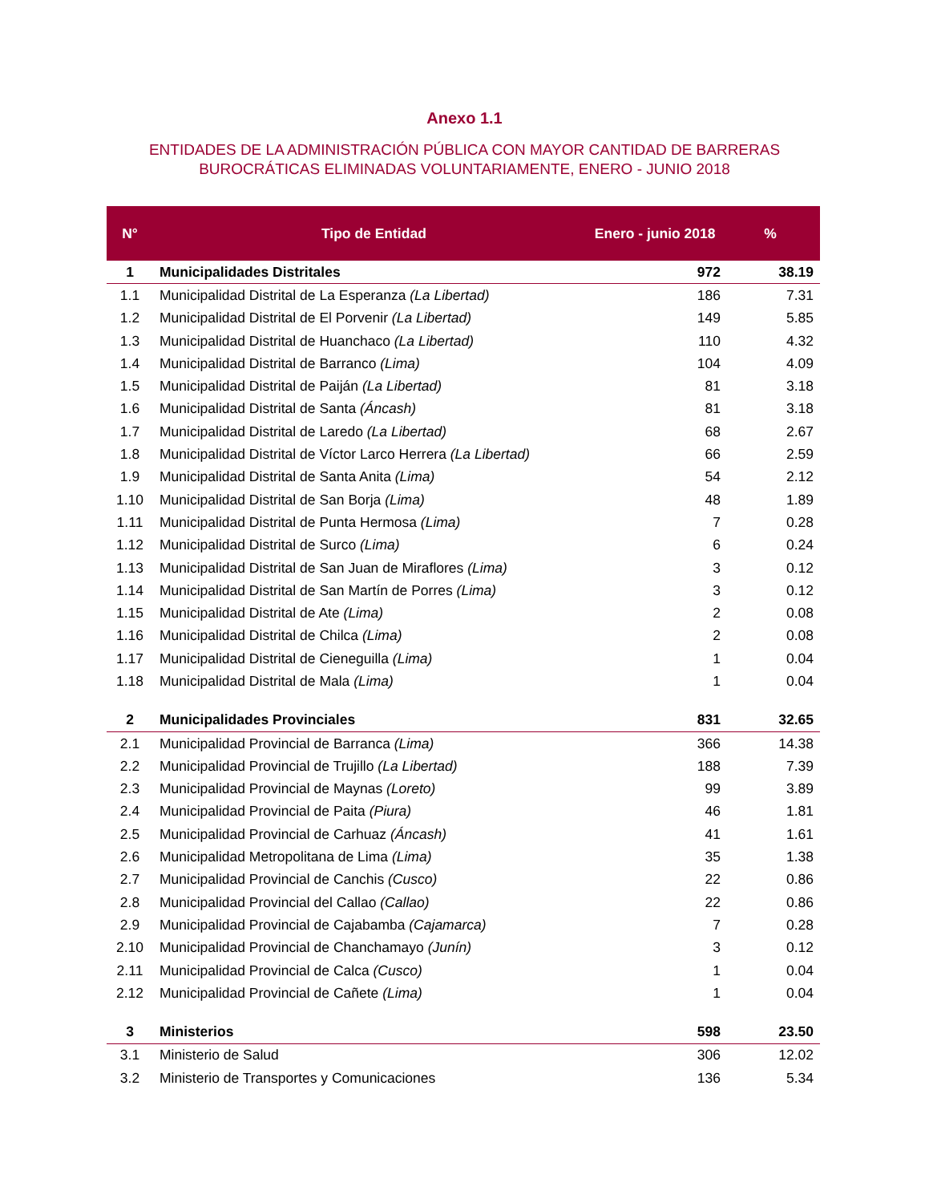Anexo 1.1
ENTIDADES DE LA ADMINISTRACIÓN PÚBLICA CON MAYOR CANTIDAD DE BARRERAS
BUROCRÁTICAS ELIMINADAS VOLUNTARIAMENTE, ENERO - JUNIO 2018
| N° | Tipo de Entidad | Enero - junio 2018 | | % |
| --- | --- | --- | --- | --- |
| 1 | Municipalidades Distritales | | 972 | 38.19 |
| 1.1 | Municipalidad Distrital de La Esperanza (La Libertad) | | 186 | 7.31 |
| 1.2 | Municipalidad Distrital de El Porvenir (La Libertad) | | 149 | 5.85 |
| 1.3 | Municipalidad Distrital de Huanchaco (La Libertad) | | 110 | 4.32 |
| 1.4 | Municipalidad Distrital de Barranco (Lima) | | 104 | 4.09 |
| 1.5 | Municipalidad Distrital de Paiján (La Libertad) | | 81 | 3.18 |
| 1.6 | Municipalidad Distrital de Santa (Áncash) | | 81 | 3.18 |
| 1.7 | Municipalidad Distrital de Laredo (La Libertad) | | 68 | 2.67 |
| 1.8 | Municipalidad Distrital de Víctor Larco Herrera (La Libertad) | | 66 | 2.59 |
| 1.9 | Municipalidad Distrital de Santa Anita (Lima) | | 54 | 2.12 |
| 1.10 | Municipalidad Distrital de San Borja (Lima) | | 48 | 1.89 |
| 1.11 | Municipalidad Distrital de Punta Hermosa (Lima) | | 7 | 0.28 |
| 1.12 | Municipalidad Distrital de Surco (Lima) | | 6 | 0.24 |
| 1.13 | Municipalidad Distrital de San Juan de Miraflores (Lima) | | 3 | 0.12 |
| 1.14 | Municipalidad Distrital de San Martín de Porres (Lima) | | 3 | 0.12 |
| 1.15 | Municipalidad Distrital de Ate (Lima) | | 2 | 0.08 |
| 1.16 | Municipalidad Distrital de Chilca (Lima) | | 2 | 0.08 |
| 1.17 | Municipalidad Distrital de Cieneguilla (Lima) | | 1 | 0.04 |
| 1.18 | Municipalidad Distrital de Mala (Lima) | | 1 | 0.04 |
| 2 | Municipalidades Provinciales | | 831 | 32.65 |
| 2.1 | Municipalidad Provincial de Barranca (Lima) | | 366 | 14.38 |
| 2.2 | Municipalidad Provincial de Trujillo (La Libertad) | | 188 | 7.39 |
| 2.3 | Municipalidad Provincial de Maynas (Loreto) | | 99 | 3.89 |
| 2.4 | Municipalidad Provincial de Paita (Piura) | | 46 | 1.81 |
| 2.5 | Municipalidad Provincial de Carhuaz (Áncash) | | 41 | 1.61 |
| 2.6 | Municipalidad Metropolitana de Lima (Lima) | | 35 | 1.38 |
| 2.7 | Municipalidad Provincial de Canchis (Cusco) | | 22 | 0.86 |
| 2.8 | Municipalidad Provincial del Callao (Callao) | | 22 | 0.86 |
| 2.9 | Municipalidad Provincial de Cajabamba (Cajamarca) | | 7 | 0.28 |
| 2.10 | Municipalidad Provincial de Chanchamayo (Junín) | | 3 | 0.12 |
| 2.11 | Municipalidad Provincial de Calca (Cusco) | | 1 | 0.04 |
| 2.12 | Municipalidad Provincial de Cañete (Lima) | | 1 | 0.04 |
| 3 | Ministerios | | 598 | 23.50 |
| 3.1 | Ministerio de Salud | | 306 | 12.02 |
| 3.2 | Ministerio de Transportes y Comunicaciones | | 136 | 5.34 |